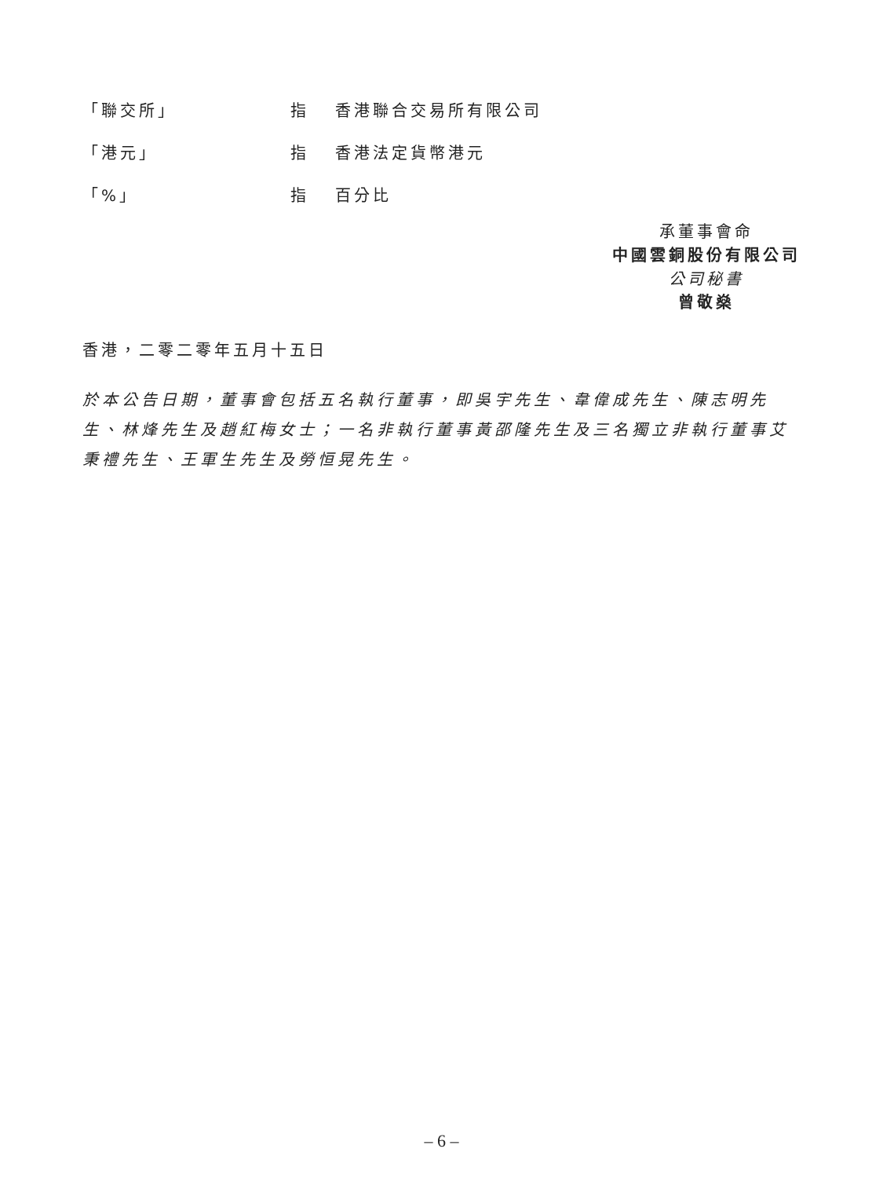「聯交所」 指 香港聯合交易所有限公司
「港元」 指 香港法定貨幣港元
「%」 指 百分比
承董事會命
中國雲銅股份有限公司
公司秘書
曾敬燊
香港，二零二零年五月十五日
於本公告日期，董事會包括五名執行董事，即吳宇先生、韋偉成先生、陳志明先生、林烽先生及趙紅梅女士；一名非執行董事黃邵隆先生及三名獨立非執行董事艾秉禮先生、王軍生先生及勞恒晃先生。
– 6 –